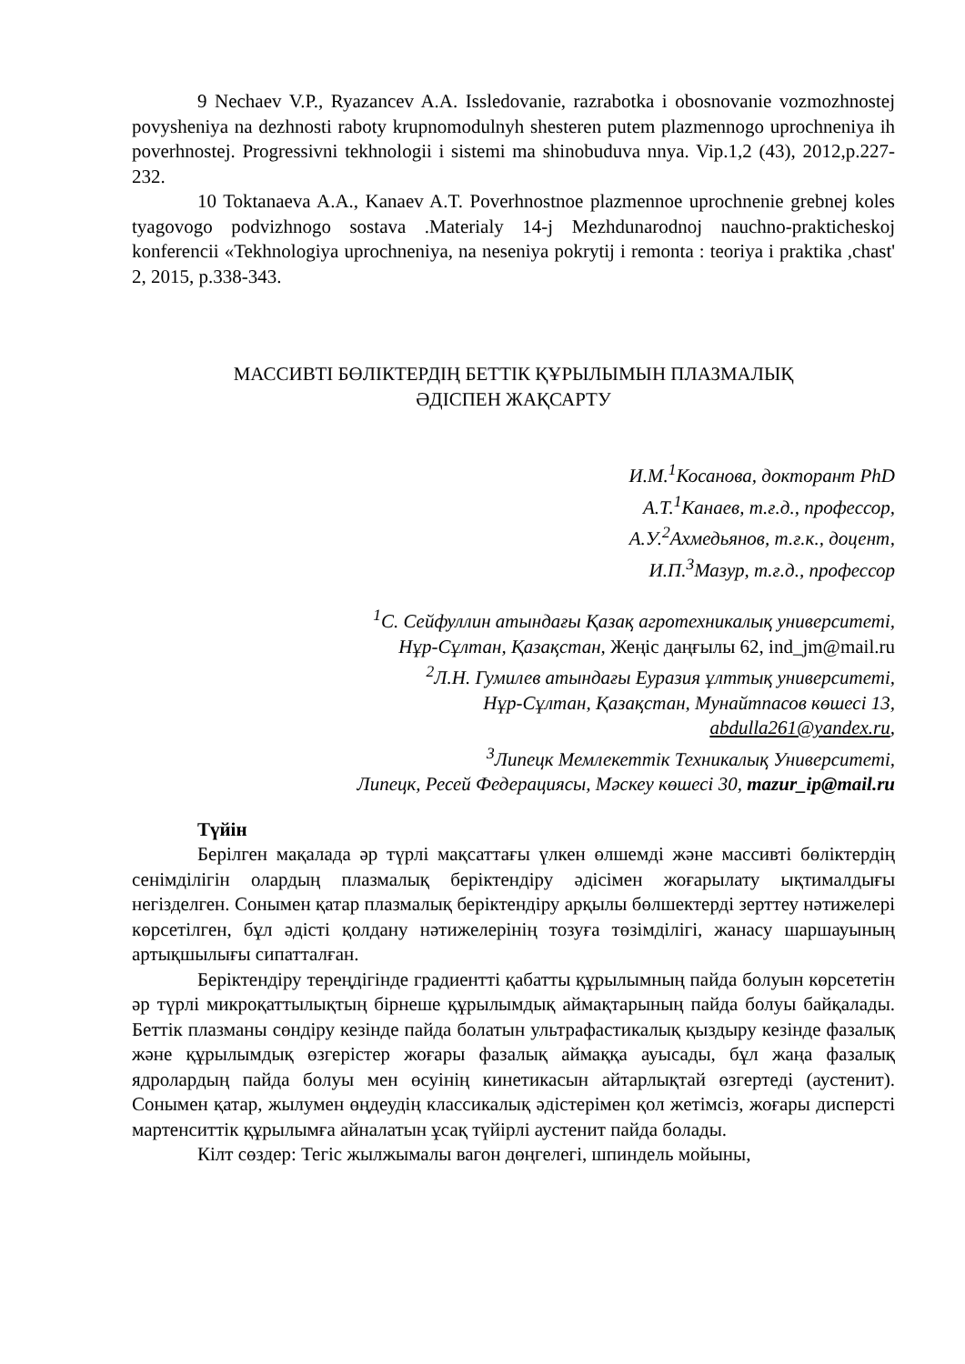9 Nechaev V.P., Ryazancev A.A. Issledovanie, razrabotka i obosnovanie vozmozhnostej povysheniya na dezhnosti raboty krupnomodulnyh shesteren putem plazmennogo uprochneniya ih poverhnostej. Progressivni tekhnologii i sistemi ma shinobuduva nnya. Vip.1,2 (43), 2012,p.227-232.
10 Toktanaeva A.A., Kanaev A.T. Poverhnostnoe plazmennoe uprochnenie grebnej koles tyagovogo podvizhnogo sostava .Materialy 14-j Mezhdunarodnoj nauchno-prakticheskoj konferencii «Tekhnologiya uprochneniya, na neseniya pokrytij i remonta : teoriya i praktika ,chast' 2, 2015, p.338-343.
МАССИВТІ БӨЛІКТЕРДІҢ БЕТТІК ҚҰРЫЛЫМЫН ПЛАЗМАЛЫҚ
ӘДІСПЕН ЖАҚСАРТУ
И.М.<sup>1</sup>Косанова, докторант PhD
А.Т.<sup>1</sup>Канаев, т.ғ.д., профессор,
А.У.<sup>2</sup>Ахмедьянов, т.ғ.к., доцент,
И.П.<sup>3</sup>Мазур, т.ғ.д., профессор
<sup>1</sup> С. Сейфуллин атындағы Қазақ агротехникалық университеті,
Нұр-Сұлтан, Қазақстан, Жеңіс даңғылы 62, ind_jm@mail.ru
<sup>2</sup> Л.Н. Гумилев атындағы Еуразия ұлттық университеті,
Нұр-Сұлтан, Қазақстан, Мунайтпасов көшесі 13,
abdulla261@yandex.ru,
<sup>3</sup> Липецк Мемлекеттік Техникалық Университеті,
Липецк, Ресей Федерациясы, Мәскеу көшесі 30, mazur_ip@mail.ru
Түйін
Берілген мақалада әр түрлі мақсаттағы үлкен өлшемді және массивті бөліктердің сенімділігін олардың плазмалық беріктендіру әдісімен жоғарылату ықтималдығы негізделген. Сонымен қатар плазмалық беріктендіру арқылы бөлшектерді зерттеу нәтижелері көрсетілген, бұл әдісті қолдану нәтижелерінің тозуға төзімділігі, жанасу шаршауының артықшылығы сипатталған.
Беріктендіру тереңдігінде градиентті қабатты құрылымның пайда болуын көрсететін әр түрлі микроқаттылықтың бірнеше құрылымдық аймақтарының пайда болуы байқалады. Беттік плазманы сөндіру кезінде пайда болатын ультрафастикалық қыздыру кезінде фазалық және құрылымдық өзгерістер жоғары фазалық аймаққа ауысады, бұл жаңа фазалық ядролардың пайда болуы мен өсуінің кинетикасын айтарлықтай өзгертеді (аустенит). Сонымен қатар, жылумен өңдеудің классикалық әдістерімен қол жетімсіз, жоғары дисперсті мартенситтік құрылымға айналатын ұсақ түйірлі аустенит пайда болады.
Кілт сөздер: Тегіс жылжымалы вагон дөңгелегі, шпиндель мойыны,